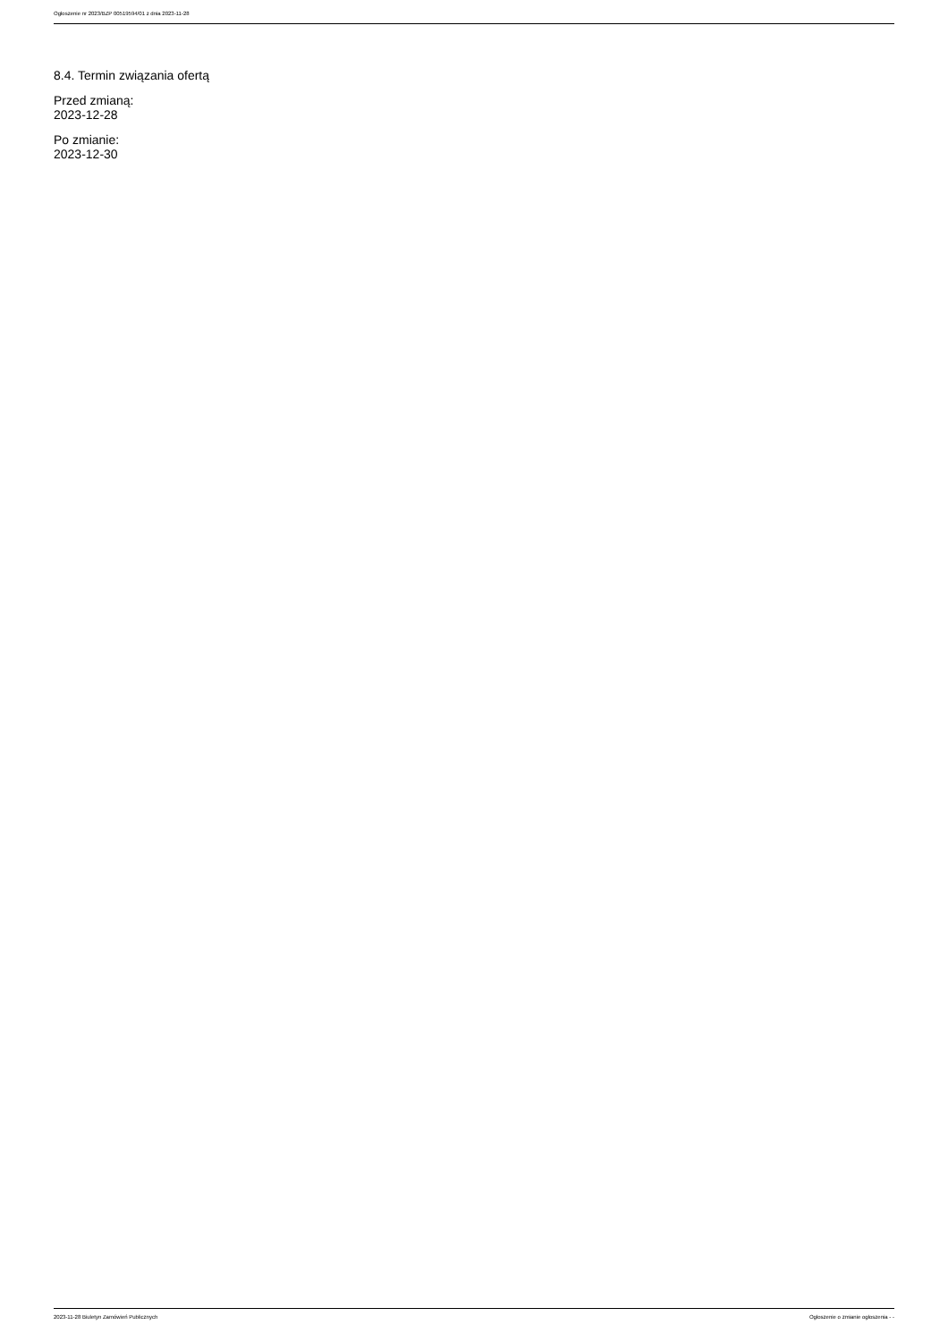Ogłoszenie nr 2023/BZP 00519594/01 z dnia 2023-11-28
8.4. Termin związania ofertą
Przed zmianą:
2023-12-28
Po zmianie:
2023-12-30
2023-11-28 Biuletyn Zamówień Publicznych Ogłoszenie o zmianie ogłoszenia - -